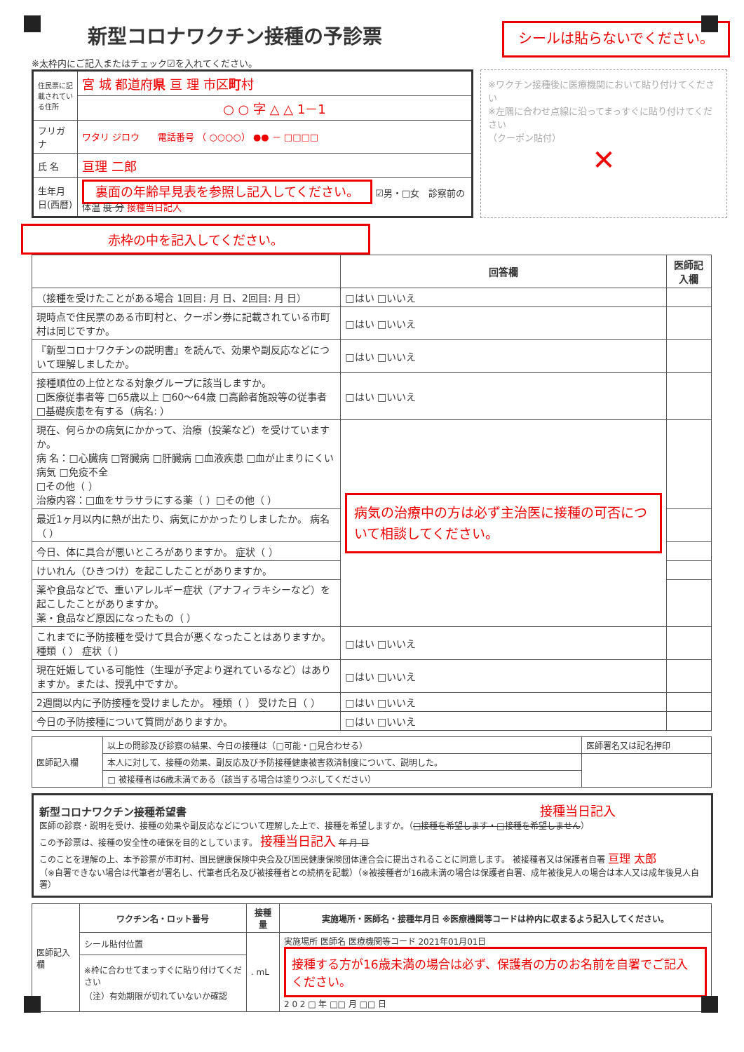新型コロナワクチン接種の予診票
※太枠内にご記入またはチェック☑を入れてください。
シールは貼らないでください。
| 住民票に記載されている住所 | 宮 城 都道府 県 亘 理 市区 町 村 |
| | ○ ○ 字 △ △ 1－1 |
| フリガナ | ワタリ ジロウ 電話番号 （ ○○○○） ●● － □□□□ |
| 氏 名 | 亘理 二郎 |
| 生年月日(西暦) | 裏面の年齢早見表を参照し記入してください。 ☑男・□女 診察前の体温 度 分 接種当日記入 |
※ワクチン接種後に医療機関において貼り付けてください
※左隅に合わせ点線に沿ってまっすぐに貼り付けてください
（クーポン貼付）
✕
赤枠の中を記入してください。
| | 回答欄 | 医師記入欄 |
| --- | --- | --- |
| （接種を受けたことがある場合 1回目: 月 日、2回目: 月 日） | □はい □いいえ | |
| 現時点で住民票のある市町村と、クーポン券に記載されている市町村は同じですか。 | □はい □いいえ | |
| 『新型コロナワクチンの説明書』を読んで、効果や副反応などについて理解しましたか。 | □はい □いいえ | |
| 接種順位の上位となる対象グループに該当しますか。 □医療従事者等 □65歳以上 □60～64歳 □高齢者施設等の従事者 □基礎疾患を有する（病名: ） | □はい □いいえ | |
| 現在、何らかの病気にかかって、治療（投薬など）を受けていますか。 病 名：□心臓病 □腎臓病 □肝臓病 □血液疾患 □血が止まりにくい病気 □免疫不全 □その他（ ） 治療内容：□血をサラサラにする薬（ ）□その他（ ） | 病気の治療中の方は必ず主治医に接種の可否について相談してください。 | |
| 最近1ヶ月以内に熱が出たり、病気にかかったりしましたか。 病名（ ） | | |
| 今日、体に具合が悪いところがありますか。 症状（ ） | | |
| けいれん（ひきつけ）を起こしたことがありますか。 | | |
| 薬や食品などで、重いアレルギー症状（アナフィラキシーなど）を起こしたことがありますか。 薬・食品など原因になったもの（ ） | | |
| これまでに予防接種を受けて具合が悪くなったことはありますか。 種類（ ） 症状（ ） | □はい □いいえ | |
| 現在妊娠している可能性（生理が予定より遅れているなど）はありますか。または、授乳中ですか。 | □はい □いいえ | |
| 2週間以内に予防接種を受けましたか。 種類（ ） 受けた日（ ） | □はい □いいえ | |
| 今日の予防接種について質問がありますか。 | □はい □いいえ | |
| 医師記入欄 | 以上の問診及び診察の結果、今日の接種は（□可能・□見合わせる） | 医師署名又は記名押印 |
| | 本人に対して、接種の効果、副反応及び予防接種健康被害救済制度について、説明した。 | |
| | □ 被接種者は6歳未満である（該当する場合は塗りつぶしてください） | |
新型コロナワクチン接種希望書 接種当日記入
医師の診察・説明を受け、接種の効果や副反応などについて理解した上で、接種を希望しますか。（□接種を希望します・□接種を希望しません）
この予診票は、接種の安全性の確保を目的としています。 接種当日記入 年 月 日
このことを理解の上、本予診票が市町村、国民健康保険中央会及び国民健康保険団体連合会に提出されることに同意します。 被接種者又は保護者自署 亘理 太郎
（※自署できない場合は代筆者が署名し、代筆者氏名及び被接種者との続柄を記載）（※被接種者が16歳未満の場合は保護者自署、成年被後見人の場合は本人又は成年後見人自署）
| 医師記入欄 | ワクチン名・ロット番号 | 接種量 | 実施場所・医師名・接種年月日 ※医療機関等コードは枠内に収まるよう記入してください。 |
| | シール貼付位置 | . mL | 実施場所 医師名 医療機関等コード 2021年01月01日 接種する方が16歳未満の場合は必ず、保護者の方のお名前を自署でご記入ください。 2 0 2 □ 年 □□ 月 □□ 日 |
| | ※枠に合わせてまっすぐに貼り付けてください （注）有効期限が切れていないか確認 | | |